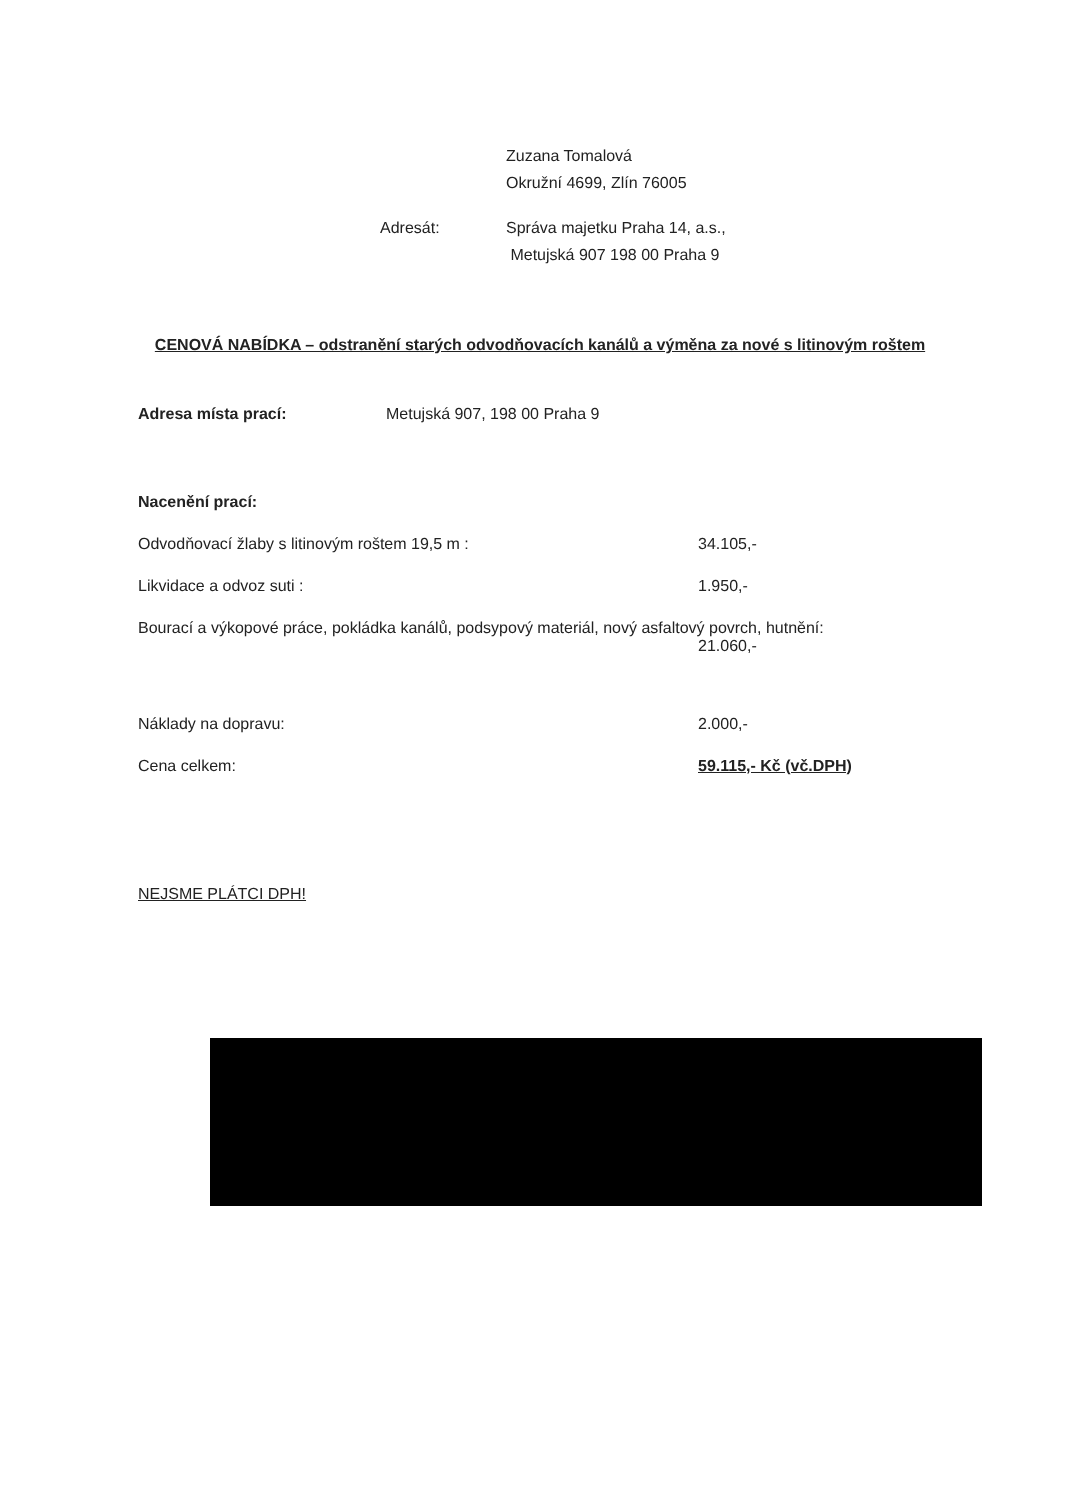Zuzana Tomalová
Okružní 4699, Zlín 76005
Adresát: Správa majetku Praha 14, a.s.,
Metujská 907 198 00 Praha 9
CENOVÁ NABÍDKA – odstranění starých odvodňovacích kanálů a výměna za nové s litinovým roštem
Adresa místa prací: Metujská 907, 198 00 Praha 9
Nacenění prací:
Odvodňovací žlaby s litinovým roštem 19,5 m : 34.105,-
Likvidace a odvoz suti : 1.950,-
Bourací a výkopové práce, pokládka kanálů, podsypový materiál, nový asfaltový povrch, hutnění:
21.060,-
Náklady na dopravu: 2.000,-
Cena celkem: 59.115,- Kč (vč.DPH)
NEJSME PLÁTCI DPH!